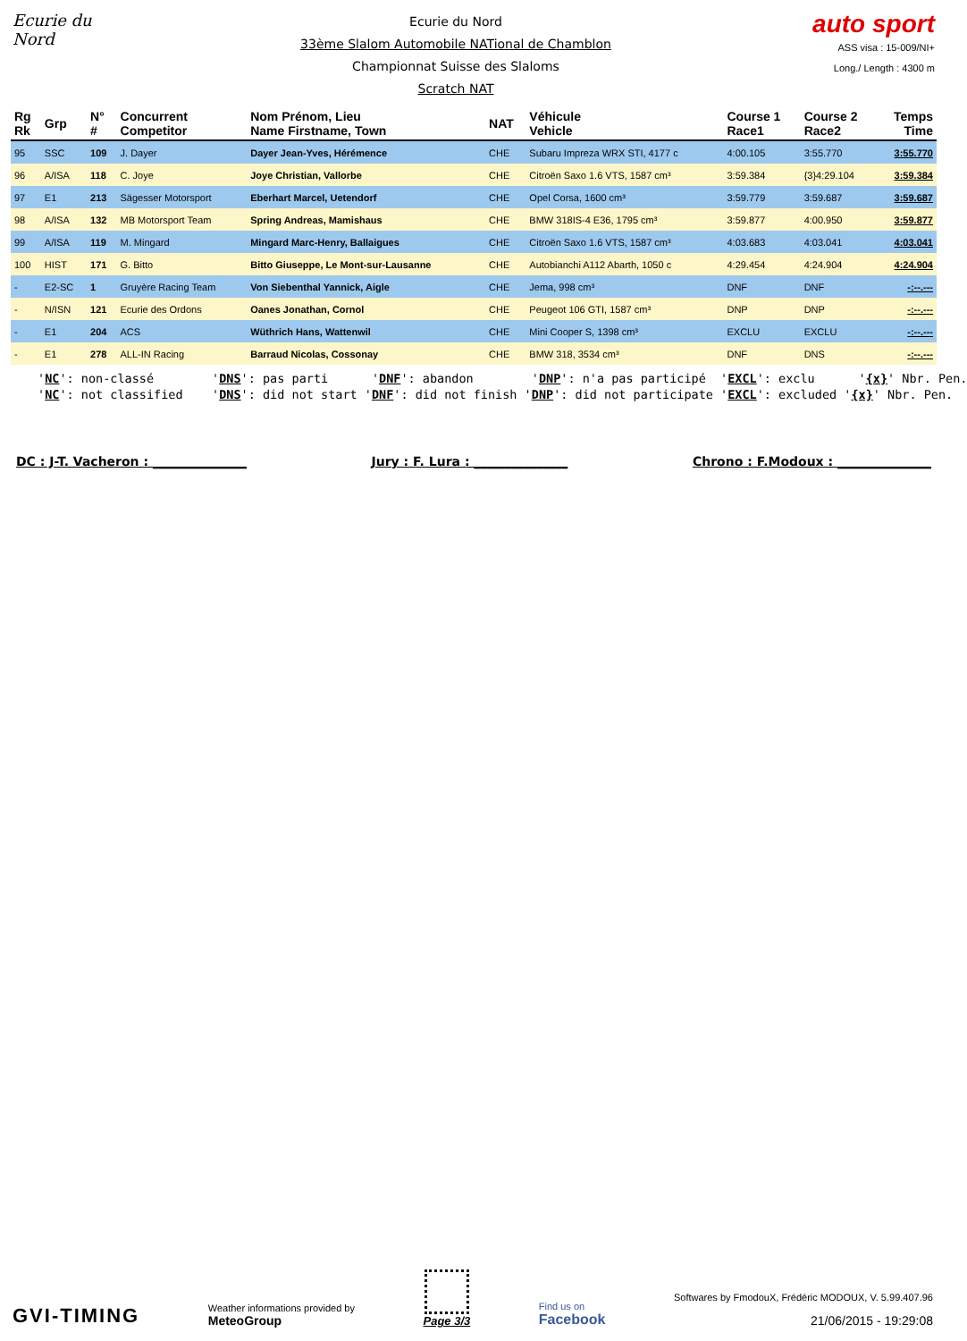Ecurie du Nord
Ecurie du Nord
33ème Slalom Automobile NATional de Chamblon
Championnat Suisse des Slaloms
Scratch NAT
auto sport
ASS visa : 15-009/NI+
Long./ Length : 4300 m
| Rg Rk | Grp | N° # | Concurrent Competitor | Nom Prénom, Lieu Name Firstname, Town | NAT | Véhicule Vehicle | Course 1 Race1 | Course 2 Race2 | Temps Time |
| --- | --- | --- | --- | --- | --- | --- | --- | --- | --- |
| 95 | SSC | 109 | J. Dayer | Dayer Jean-Yves, Hérémence | CHE | Subaru Impreza WRX STI, 4177 c | 4:00.105 | 3:55.770 | 3:55.770 |
| 96 | A/ISA | 118 | C. Joye | Joye Christian, Vallorbe | CHE | Citroën Saxo 1.6 VTS, 1587 cm³ | 3:59.384 | {3}4:29.104 | 3:59.384 |
| 97 | E1 | 213 | Sägesser Motorsport | Eberhart Marcel, Uetendorf | CHE | Opel Corsa, 1600 cm³ | 3:59.779 | 3:59.687 | 3:59.687 |
| 98 | A/ISA | 132 | MB Motorsport Team | Spring Andreas, Mamishaus | CHE | BMW 318IS-4 E36, 1795 cm³ | 3:59.877 | 4:00.950 | 3:59.877 |
| 99 | A/ISA | 119 | M. Mingard | Mingard Marc-Henry, Ballaigues | CHE | Citroën Saxo 1.6 VTS, 1587 cm³ | 4:03.683 | 4:03.041 | 4:03.041 |
| 100 | HIST | 171 | G. Bitto | Bitto Giuseppe, Le Mont-sur-Lausanne | CHE | Autobianchi A112 Abarth, 1050 c | 4:29.454 | 4:24.904 | 4:24.904 |
| - | E2-SC | 1 | Gruyère Racing Team | Von Siebenthal Yannick, Aigle | CHE | Jema, 998 cm³ | DNF | DNF | -:--.--- |
| - | N/ISN | 121 | Ecurie des Ordons | Oanes Jonathan, Cornol | CHE | Peugeot 106 GTI, 1587 cm³ | DNP | DNP | -:--.--- |
| - | E1 | 204 | ACS | Wüthrich Hans, Wattenwil | CHE | Mini Cooper S, 1398 cm³ | EXCLU | EXCLU | -:--.--- |
| - | E1 | 278 | ALL-IN Racing | Barraud Nicolas, Cossonay | CHE | BMW 318, 3534 cm³ | DNF | DNS | -:--.--- |
'NC': non-classé 'DNS': pas parti 'DNF': abandon 'DNP': n'a pas participé 'EXCL': exclu '{x}' Nbr. Pen. 'NC': not classified 'DNS': did not start 'DNF': did not finish 'DNP': did not participate 'EXCL': excluded '{x}' Nbr. Pen.
DC : J-T. Vacheron : _______________ Jury : F. Lura : _______________ Chrono : F.Modoux : _______________
GVI-TIMING
Weather informations provided by
MeteoGroup
Page 3/3
Find us on
Facebook
Softwares by FmodouX, Frédéric MODOUX, V. 5.99.407.96
21/06/2015 - 19:29:08